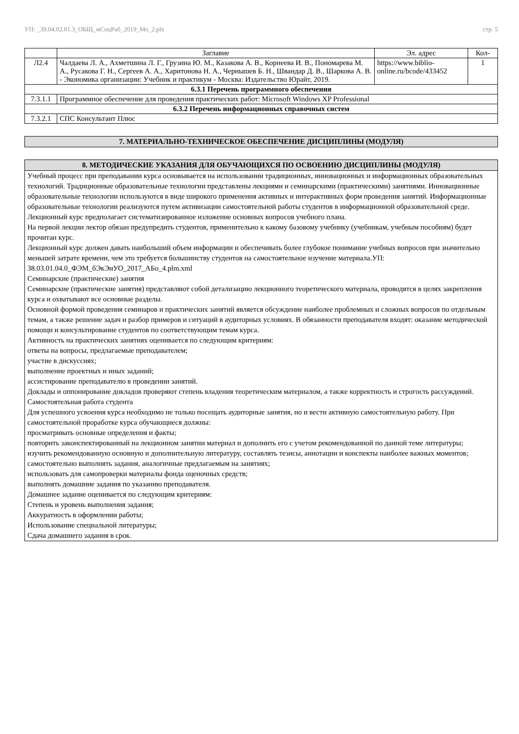УП: _39.04.02.01.3_ОБЩ_мСоцРаб_2019_Мо_2.plx стр. 5
| | Заглавие | Эл. адрес | Кол- |
| --- | --- | --- | --- |
| Л2.4 | Чалдаева Л. А., Ахметшина Л. Г., Грузина Ю. М., Казакова А. В., Корнеева И. В., Пономарева М. А., Русакова Г. Н., Сергеев А. А., Харитонова Н. А., Чернышев Б. Н., Швандар Д. В., Шаркова А. В. - Экономика организации: Учебник и практикум - Москва: Издательство Юрайт, 2019. | https://www.biblio-online.ru/bcode/433452 | 1 |
| 6.3.1 Перечень программного обеспечения | | | |
| 7.3.1.1 | Программное обеспечение для проведения практических работ: Microsoft Windows XP Professional | | |
| 6.3.2 Перечень информационных справочных систем | | | |
| 7.3.2.1 | СПС Консультант Плюс | | |
7. МАТЕРИАЛЬНО-ТЕХНИЧЕСКОЕ ОБЕСПЕЧЕНИЕ ДИСЦИПЛИНЫ (МОДУЛЯ)
8. МЕТОДИЧЕСКИЕ УКАЗАНИЯ ДЛЯ ОБУЧАЮЩИХСЯ ПО ОСВОЕНИЮ ДИСЦИПЛИНЫ (МОДУЛЯ)
Учебный процесс при преподавании курса основывается на использовании традиционных, инновационных и информационных образовательных технологий. Традиционные образовательные технологии представлены лекциями и семинарскими (практическими) занятиями. Инновационные образовательные технологии используются в виде широкого применения активных и интерактивных форм проведения занятий. Информационные образовательные технологии реализуются путем активизации самостоятельной работы студентов в информационной образовательной среде.
Лекционный курс предполагает систематизированное изложение основных вопросов учебного плана.
На первой лекции лектор обязан предупредить студентов, применительно к какому базовому учебнику (учебникам, учебным пособиям) будет прочитан курс.
Лекционный курс должен давать наибольший объем информации и обеспечивать более глубокое понимание учебных вопросов при значительно меньшей затрате времени, чем это требуется большинству студентов на самостоятельное изучение материала.УП: 38.03.01.04.0_ФЭМ_бЭкЭиУО_2017_АБо_4.plm.xml
Семинарские (практические) занятия
Семинарские (практические занятия) представляют собой детализацию лекционного теоретического материала, проводятся в целях закрепления курса и охватывают все основные разделы.
Основной формой проведения семинаров и практических занятий является обсуждение наиболее проблемных и сложных вопросов по отдельным темам, а также решение задач и разбор примеров и ситуаций в аудиторных условиях. В обязанности преподавателя входят: оказание методической помощи и консультирование студентов по соответствующим темам курса.
Активность на практических занятиях оценивается по следующим критериям:
ответы на вопросы, предлагаемые преподавателем;
участие в дискуссиях;
выполнение проектных и иных заданий;
ассистирование преподавателю в проведении занятий.
Доклады и оппонирование докладов проверяют степень владения теоретическим материалом, а также корректность и строгость рассуждений.
Самостоятельная работа студента
Для успешного усвоения курса необходимо не только посещать аудиторные занятия, но и вести активную самостоятельную работу. При самостоятельной проработке курса обучающиеся должны:
просматривать основные определения и факты;
повторить законспектированный на лекционном занятии материал и дополнить его с учетом рекомендованной по данной теме литературы;
изучить рекомендованную основную и дополнительную литературу, составлять тезисы, аннотации и конспекты наиболее важных моментов;
самостоятельно выполнять задания, аналогичные предлагаемым на занятиях;
использовать для самопроверки материалы фонда оценочных средств;
выполнять домашние задания по указанию преподавателя.
Домашнее задание оценивается по следующим критериям:
Степень и уровень выполнения задания;
Аккуратность в оформлении работы;
Использование специальной литературы;
Сдача домашнего задания в срок.